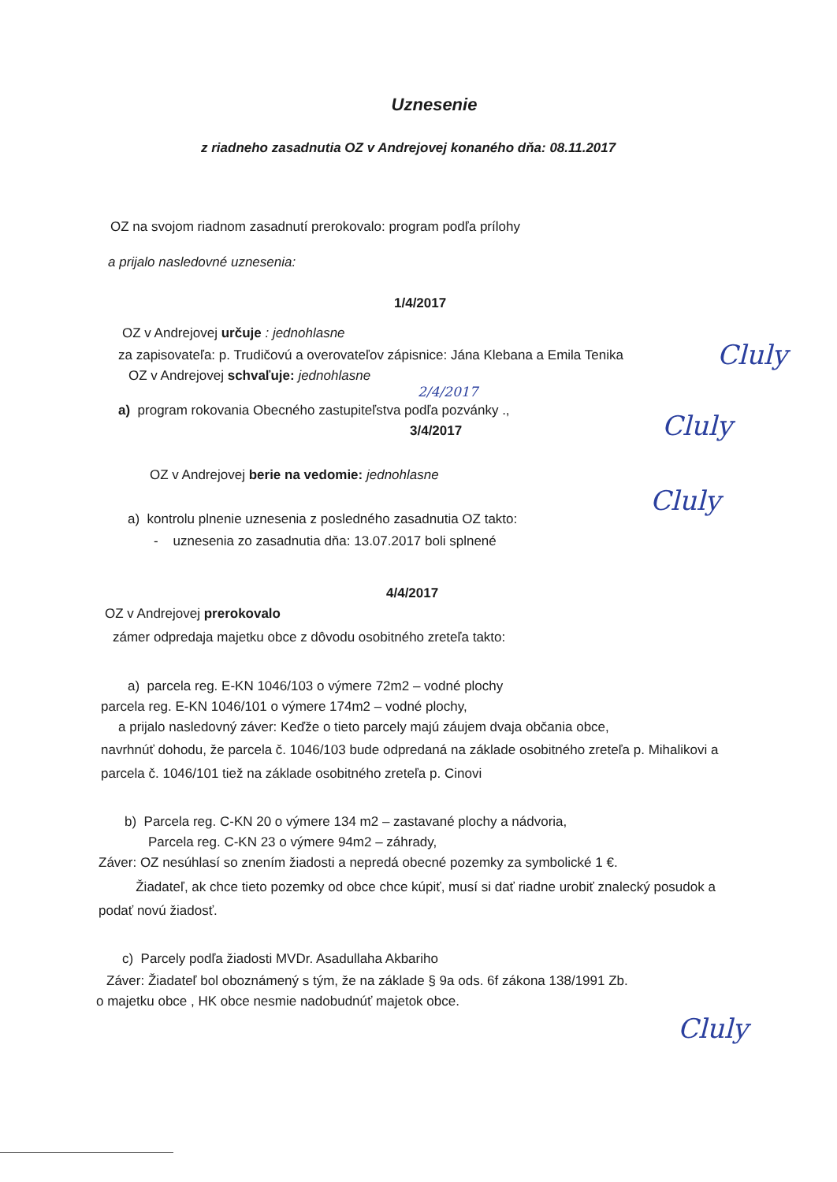Uznesenie
z riadneho zasadnutia OZ v Andrejovej konaného dňa: 08.11.2017
OZ na svojom riadnom zasadnutí prerokovalo: program podľa prílohy
a prijalo nasledovné uznesenia:
1/4/2017
OZ v Andrejovej určuje : jednohlasne
za zapisovateľa: p. Trudičovú a overovateľov zápisnice: Jána Klebana a Emila Tenika
OZ v Andrejovej schvaľuje: jednohlasne
2/4/2017
a) program rokovania Obecného zastupiteľstva podľa pozvánky .,
3/4/2017
OZ v Andrejovej berie na vedomie: jednohlasne
a) kontrolu plnenie uznesenia z posledného zasadnutia OZ takto:
- uznesenia zo zasadnutia dňa: 13.07.2017 boli splnené
4/4/2017
OZ v Andrejovej prerokovalo
zámer odpredaja majetku obce z dôvodu osobitného zreteľa takto:
a) parcela reg. E-KN 1046/103 o výmere 72m2 – vodné plochy
parcela reg. E-KN 1046/101 o výmere 174m2 – vodné plochy,
a prijalo nasledovný záver: Keďže o tieto parcely majú záujem dvaja občania obce,
navrhnúť dohodu, že parcela č. 1046/103 bude odpredaná na základe osobitného zreteľa p. Mihalikovi a parcela č. 1046/101 tiež na základe osobitného zreteľa p. Cinovi
b) Parcela reg. C-KN 20 o výmere 134 m2 – zastavané plochy a nádvoria,
Parcela reg. C-KN 23 o výmere 94m2 – záhrady,
Záver: OZ nesúhlasí so znením žiadosti a nepredá obecné pozemky za symbolické 1 €.
Žiadateľ, ak chce tieto pozemky od obce chce kúpiť, musí si dať riadne urobiť znalecký posudok a podať novú žiadosť.
c) Parcely podľa žiadosti MVDr. Asadullaha Akbariho
Záver: Žiadateľ bol oboznámený s tým, že na základe § 9a ods. 6f zákona 138/1991 Zb.
o majetku obce , HK obce nesmie nadobudnúť majetok obce.
Cluly
Cluly
Cluly
Cluly